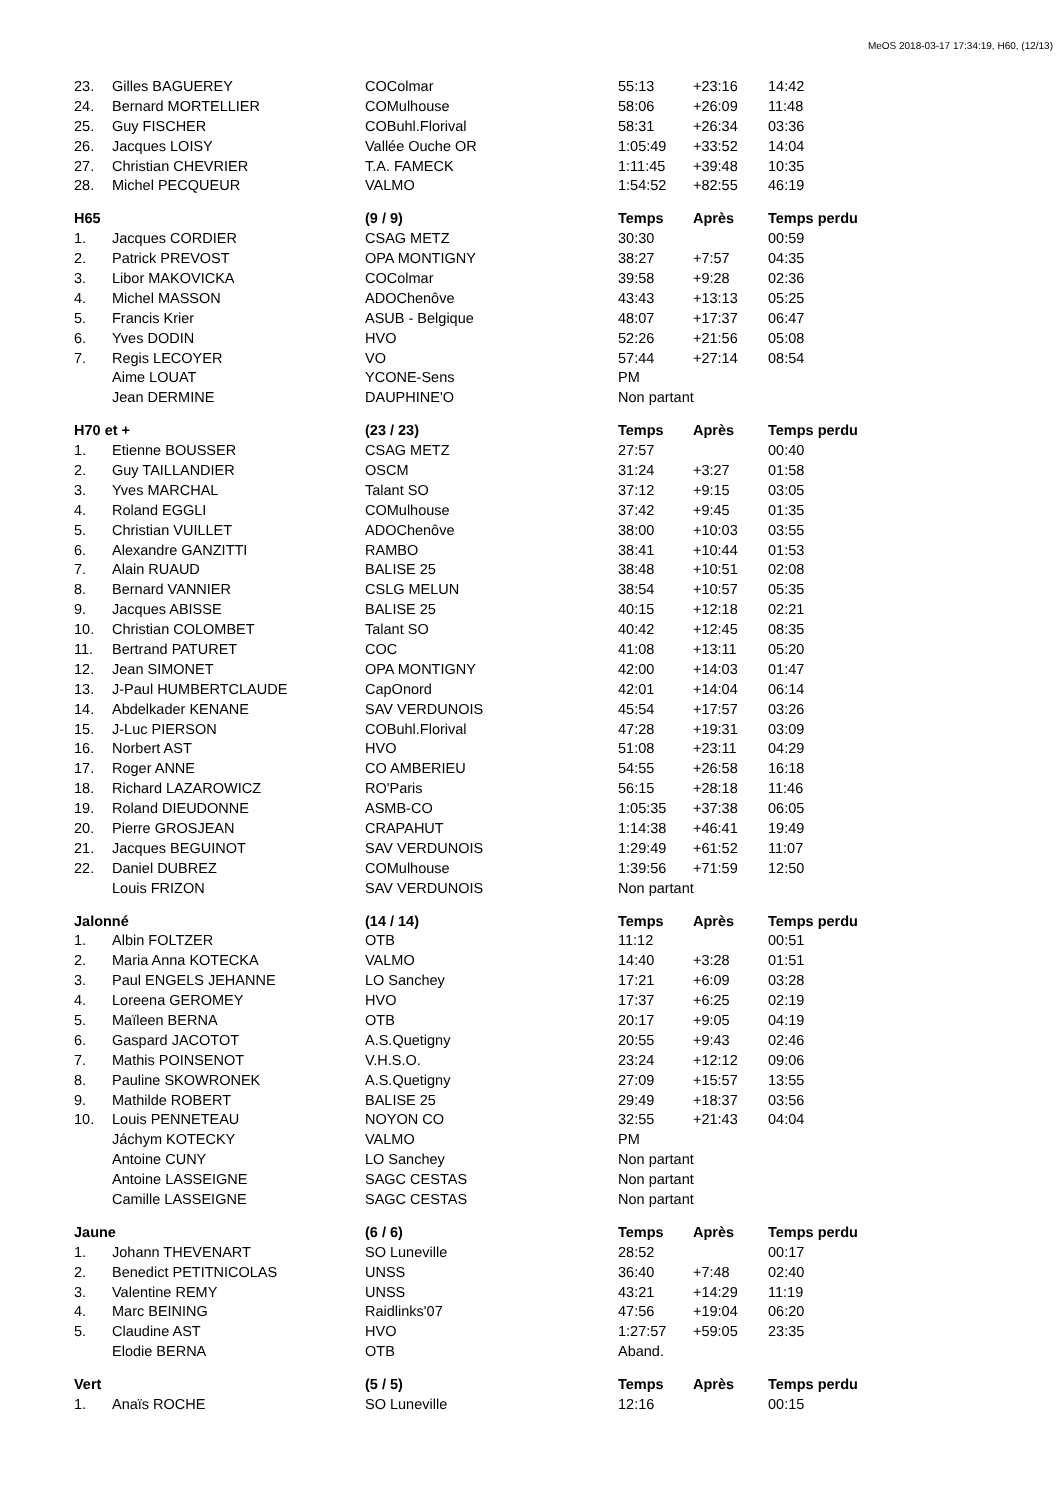MeOS 2018-03-17 17:34:19, H60, (12/13)
| 23. | Gilles BAGUEREY | COColmar | 55:13 | +23:16 | 14:42 |
| 24. | Bernard MORTELLIER | COMulhouse | 58:06 | +26:09 | 11:48 |
| 25. | Guy FISCHER | COBuhl.Florival | 58:31 | +26:34 | 03:36 |
| 26. | Jacques LOISY | Vallée Ouche OR | 1:05:49 | +33:52 | 14:04 |
| 27. | Christian CHEVRIER | T.A. FAMECK | 1:11:45 | +39:48 | 10:35 |
| 28. | Michel PECQUEUR | VALMO | 1:54:52 | +82:55 | 46:19 |
| H65 | | (9 / 9) | Temps | Après | Temps perdu |
| 1. | Jacques CORDIER | CSAG METZ | 30:30 | | 00:59 |
| 2. | Patrick PREVOST | OPA MONTIGNY | 38:27 | +7:57 | 04:35 |
| 3. | Libor MAKOVICKA | COColmar | 39:58 | +9:28 | 02:36 |
| 4. | Michel MASSON | ADOChenôve | 43:43 | +13:13 | 05:25 |
| 5. | Francis Krier | ASUB - Belgique | 48:07 | +17:37 | 06:47 |
| 6. | Yves DODIN | HVO | 52:26 | +21:56 | 05:08 |
| 7. | Regis LECOYER | VO | 57:44 | +27:14 | 08:54 |
| | Aime LOUAT | YCONE-Sens | PM | | |
| | Jean DERMINE | DAUPHINE'O | Non partant | | |
| H70 et + | | (23 / 23) | Temps | Après | Temps perdu |
| 1. | Etienne BOUSSER | CSAG METZ | 27:57 | | 00:40 |
| 2. | Guy TAILLANDIER | OSCM | 31:24 | +3:27 | 01:58 |
| 3. | Yves MARCHAL | Talant SO | 37:12 | +9:15 | 03:05 |
| 4. | Roland EGGLI | COMulhouse | 37:42 | +9:45 | 01:35 |
| 5. | Christian VUILLET | ADOChenôve | 38:00 | +10:03 | 03:55 |
| 6. | Alexandre GANZITTI | RAMBO | 38:41 | +10:44 | 01:53 |
| 7. | Alain RUAUD | BALISE 25 | 38:48 | +10:51 | 02:08 |
| 8. | Bernard VANNIER | CSLG MELUN | 38:54 | +10:57 | 05:35 |
| 9. | Jacques ABISSE | BALISE 25 | 40:15 | +12:18 | 02:21 |
| 10. | Christian COLOMBET | Talant SO | 40:42 | +12:45 | 08:35 |
| 11. | Bertrand PATURET | COC | 41:08 | +13:11 | 05:20 |
| 12. | Jean SIMONET | OPA MONTIGNY | 42:00 | +14:03 | 01:47 |
| 13. | J-Paul HUMBERTCLAUDE | CapOnord | 42:01 | +14:04 | 06:14 |
| 14. | Abdelkader KENANE | SAV VERDUNOIS | 45:54 | +17:57 | 03:26 |
| 15. | J-Luc PIERSON | COBuhl.Florival | 47:28 | +19:31 | 03:09 |
| 16. | Norbert AST | HVO | 51:08 | +23:11 | 04:29 |
| 17. | Roger ANNE | CO AMBERIEU | 54:55 | +26:58 | 16:18 |
| 18. | Richard LAZAROWICZ | RO'Paris | 56:15 | +28:18 | 11:46 |
| 19. | Roland DIEUDONNE | ASMB-CO | 1:05:35 | +37:38 | 06:05 |
| 20. | Pierre GROSJEAN | CRAPAHUT | 1:14:38 | +46:41 | 19:49 |
| 21. | Jacques BEGUINOT | SAV VERDUNOIS | 1:29:49 | +61:52 | 11:07 |
| 22. | Daniel DUBREZ | COMulhouse | 1:39:56 | +71:59 | 12:50 |
| | Louis FRIZON | SAV VERDUNOIS | Non partant | | |
| Jalonné | | (14 / 14) | Temps | Après | Temps perdu |
| 1. | Albin FOLTZER | OTB | 11:12 | | 00:51 |
| 2. | Maria Anna KOTECKA | VALMO | 14:40 | +3:28 | 01:51 |
| 3. | Paul ENGELS JEHANNE | LO Sanchey | 17:21 | +6:09 | 03:28 |
| 4. | Loreena GEROMEY | HVO | 17:37 | +6:25 | 02:19 |
| 5. | Maïleen BERNA | OTB | 20:17 | +9:05 | 04:19 |
| 6. | Gaspard JACOTOT | A.S.Quetigny | 20:55 | +9:43 | 02:46 |
| 7. | Mathis POINSENOT | V.H.S.O. | 23:24 | +12:12 | 09:06 |
| 8. | Pauline SKOWRONEK | A.S.Quetigny | 27:09 | +15:57 | 13:55 |
| 9. | Mathilde ROBERT | BALISE 25 | 29:49 | +18:37 | 03:56 |
| 10. | Louis PENNETEAU | NOYON CO | 32:55 | +21:43 | 04:04 |
| | Jáchym KOTECKY | VALMO | PM | | |
| | Antoine CUNY | LO Sanchey | Non partant | | |
| | Antoine LASSEIGNE | SAGC CESTAS | Non partant | | |
| | Camille LASSEIGNE | SAGC CESTAS | Non partant | | |
| Jaune | | (6 / 6) | Temps | Après | Temps perdu |
| 1. | Johann THEVENART | SO Luneville | 28:52 | | 00:17 |
| 2. | Benedict PETITNICOLAS | UNSS | 36:40 | +7:48 | 02:40 |
| 3. | Valentine REMY | UNSS | 43:21 | +14:29 | 11:19 |
| 4. | Marc BEINING | Raidlinks'07 | 47:56 | +19:04 | 06:20 |
| 5. | Claudine AST | HVO | 1:27:57 | +59:05 | 23:35 |
| | Elodie BERNA | OTB | Aband. | | |
| Vert | | (5 / 5) | Temps | Après | Temps perdu |
| 1. | Anaïs ROCHE | SO Luneville | 12:16 | | 00:15 |